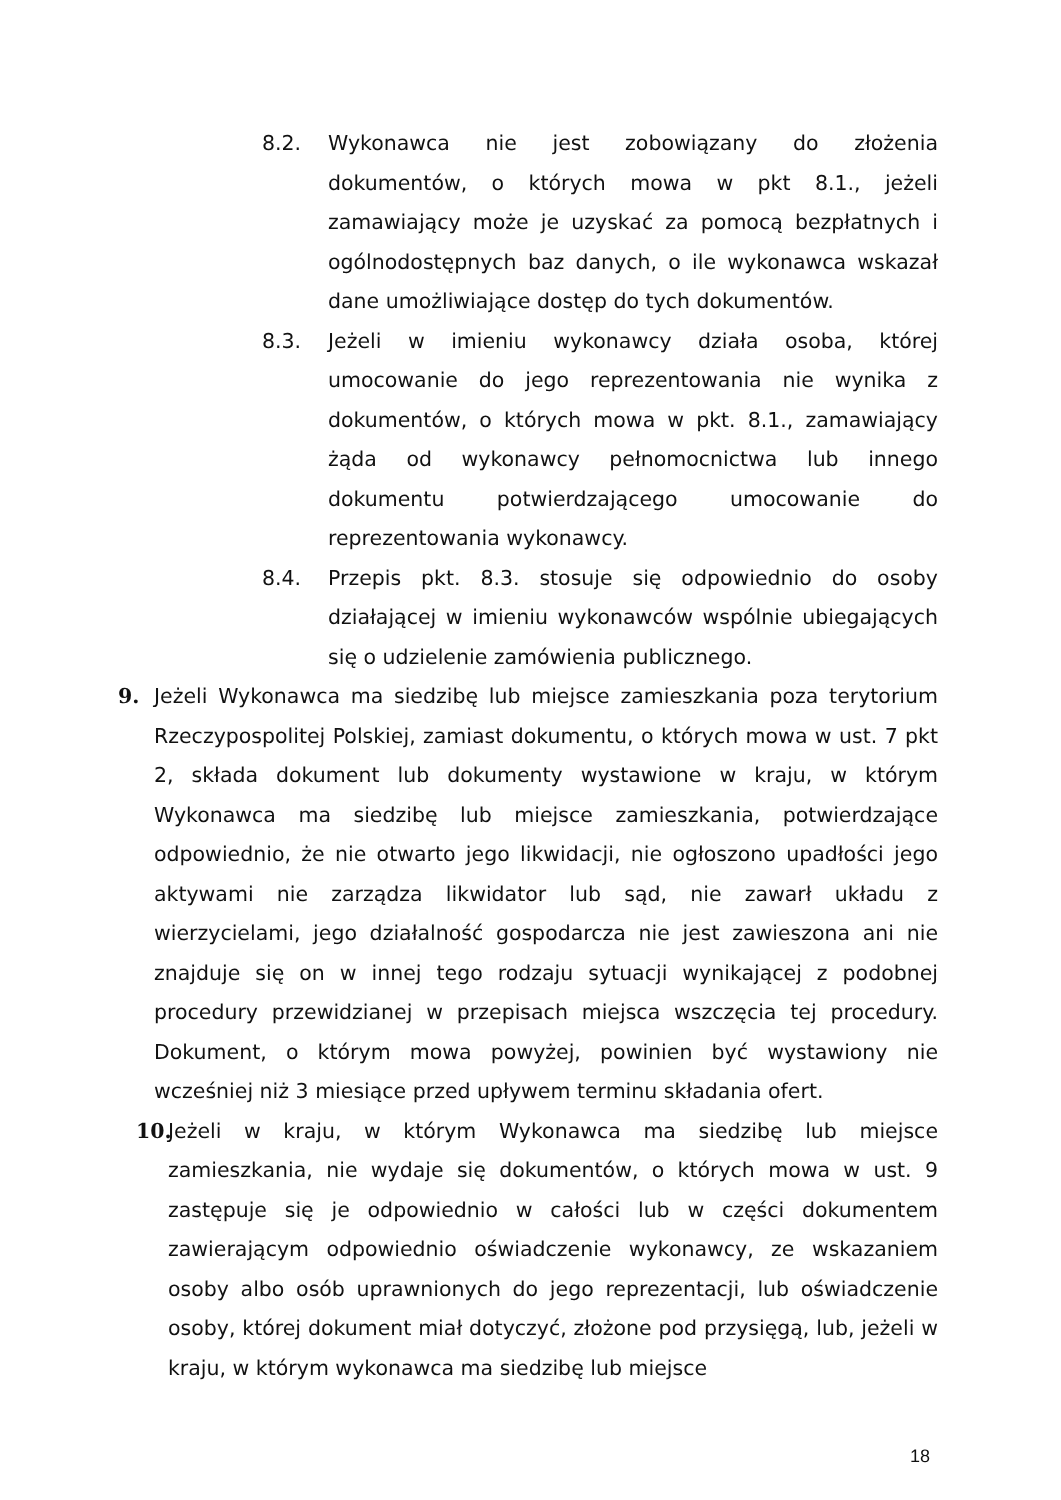8.2. Wykonawca nie jest zobowiązany do złożenia dokumentów, o których mowa w pkt 8.1., jeżeli zamawiający może je uzyskać za pomocą bezpłatnych i ogólnodostępnych baz danych, o ile wykonawca wskazał dane umożliwiające dostęp do tych dokumentów.
8.3. Jeżeli w imieniu wykonawcy działa osoba, której umocowanie do jego reprezentowania nie wynika z dokumentów, o których mowa w pkt. 8.1., zamawiający żąda od wykonawcy pełnomocnictwa lub innego dokumentu potwierdzającego umocowanie do reprezentowania wykonawcy.
8.4. Przepis pkt. 8.3. stosuje się odpowiednio do osoby działającej w imieniu wykonawców wspólnie ubiegających się o udzielenie zamówienia publicznego.
9. Jeżeli Wykonawca ma siedzibę lub miejsce zamieszkania poza terytorium Rzeczypospolitej Polskiej, zamiast dokumentu, o których mowa w ust. 7 pkt 2, składa dokument lub dokumenty wystawione w kraju, w którym Wykonawca ma siedzibę lub miejsce zamieszkania, potwierdzające odpowiednio, że nie otwarto jego likwidacji, nie ogłoszono upadłości jego aktywami nie zarządza likwidator lub sąd, nie zawarł układu z wierzycielami, jego działalność gospodarcza nie jest zawieszona ani nie znajduje się on w innej tego rodzaju sytuacji wynikającej z podobnej procedury przewidzianej w przepisach miejsca wszczęcia tej procedury. Dokument, o którym mowa powyżej, powinien być wystawiony nie wcześniej niż 3 miesiące przed upływem terminu składania ofert.
10.
Jeżeli w kraju, w którym Wykonawca ma siedzibę lub miejsce zamieszkania, nie wydaje się dokumentów, o których mowa w ust. 9 zastępuje się je odpowiednio w całości lub w części dokumentem zawierającym odpowiednio oświadczenie wykonawcy, ze wskazaniem osoby albo osób uprawnionych do jego reprezentacji, lub oświadczenie osoby, której dokument miał dotyczyć, złożone pod przysięgą, lub, jeżeli w kraju, w którym wykonawca ma siedzibę lub miejsce
18